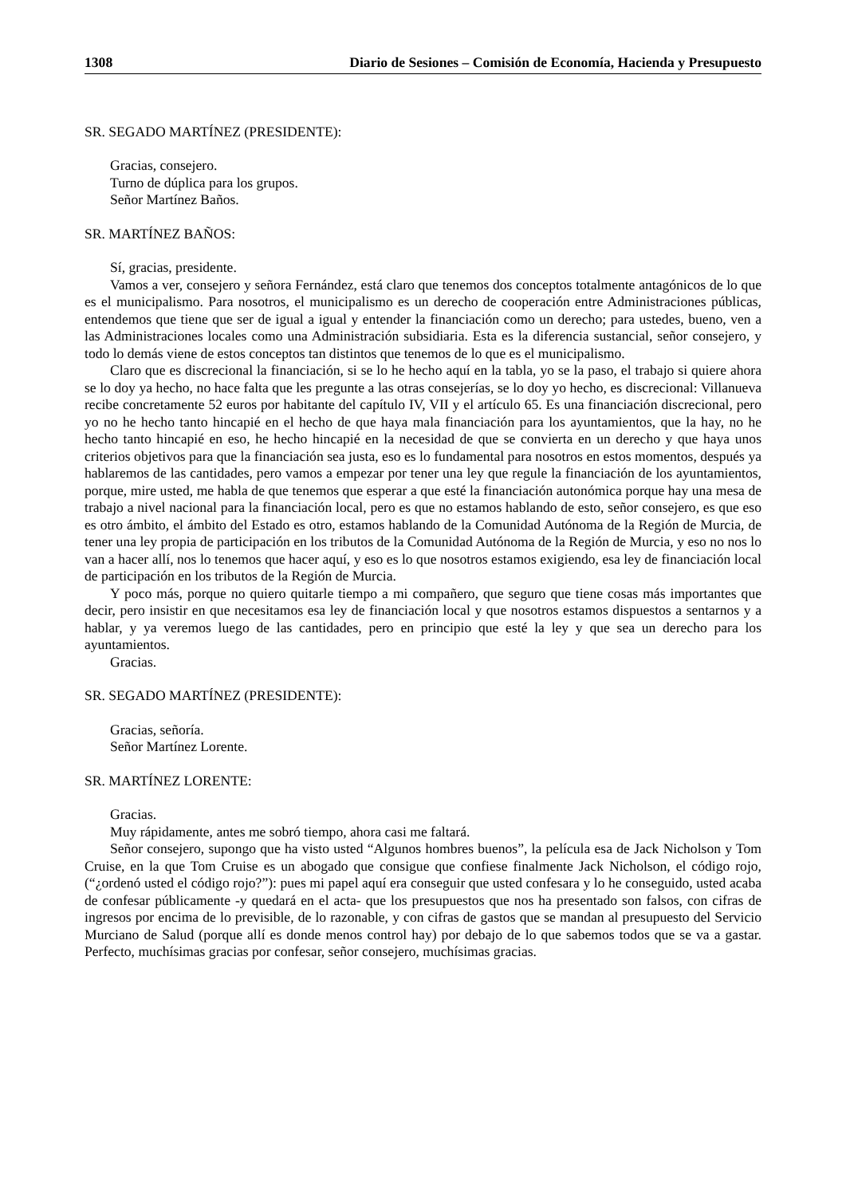1308 Diario de Sesiones – Comisión de Economía, Hacienda y Presupuesto
SR. SEGADO MARTÍNEZ (PRESIDENTE):
Gracias, consejero.
Turno de dúplica para los grupos.
Señor Martínez Baños.
SR. MARTÍNEZ BAÑOS:
Sí, gracias, presidente.
Vamos a ver, consejero y señora Fernández, está claro que tenemos dos conceptos totalmente antagónicos de lo que es el municipalismo. Para nosotros, el municipalismo es un derecho de cooperación entre Administraciones públicas, entendemos que tiene que ser de igual a igual y entender la financiación como un derecho; para ustedes, bueno, ven a las Administraciones locales como una Administración subsidiaria. Esta es la diferencia sustancial, señor consejero, y todo lo demás viene de estos conceptos tan distintos que tenemos de lo que es el municipalismo.
Claro que es discrecional la financiación, si se lo he hecho aquí en la tabla, yo se la paso, el trabajo si quiere ahora se lo doy ya hecho, no hace falta que les pregunte a las otras consejerías, se lo doy yo hecho, es discrecional: Villanueva recibe concretamente 52 euros por habitante del capítulo IV, VII y el artículo 65. Es una financiación discrecional, pero yo no he hecho tanto hincapié en el hecho de que haya mala financiación para los ayuntamientos, que la hay, no he hecho tanto hincapié en eso, he hecho hincapié en la necesidad de que se convierta en un derecho y que haya unos criterios objetivos para que la financiación sea justa, eso es lo fundamental para nosotros en estos momentos, después ya hablaremos de las cantidades, pero vamos a empezar por tener una ley que regule la financiación de los ayuntamientos, porque, mire usted, me habla de que tenemos que esperar a que esté la financiación autonómica porque hay una mesa de trabajo a nivel nacional para la financiación local, pero es que no estamos hablando de esto, señor consejero, es que eso es otro ámbito, el ámbito del Estado es otro, estamos hablando de la Comunidad Autónoma de la Región de Murcia, de tener una ley propia de participación en los tributos de la Comunidad Autónoma de la Región de Murcia, y eso no nos lo van a hacer allí, nos lo tenemos que hacer aquí, y eso es lo que nosotros estamos exigiendo, esa ley de financiación local de participación en los tributos de la Región de Murcia.
Y poco más, porque no quiero quitarle tiempo a mi compañero, que seguro que tiene cosas más importantes que decir, pero insistir en que necesitamos esa ley de financiación local y que nosotros estamos dispuestos a sentarnos y a hablar, y ya veremos luego de las cantidades, pero en principio que esté la ley y que sea un derecho para los ayuntamientos.
Gracias.
SR. SEGADO MARTÍNEZ (PRESIDENTE):
Gracias, señoría.
Señor Martínez Lorente.
SR. MARTÍNEZ LORENTE:
Gracias.
Muy rápidamente, antes me sobró tiempo, ahora casi me faltará.
Señor consejero, supongo que ha visto usted “Algunos hombres buenos”, la película esa de Jack Nicholson y Tom Cruise, en la que Tom Cruise es un abogado que consigue que confiese finalmente Jack Nicholson, el código rojo, (“¿ordenó usted el código rojo?”): pues mi papel aquí era conseguir que usted confesara y lo he conseguido, usted acaba de confesar públicamente -y quedará en el acta- que los presupuestos que nos ha presentado son falsos, con cifras de ingresos por encima de lo previsible, de lo razonable, y con cifras de gastos que se mandan al presupuesto del Servicio Murciano de Salud (porque allí es donde menos control hay) por debajo de lo que sabemos todos que se va a gastar. Perfecto, muchísimas gracias por confesar, señor consejero, muchísimas gracias.